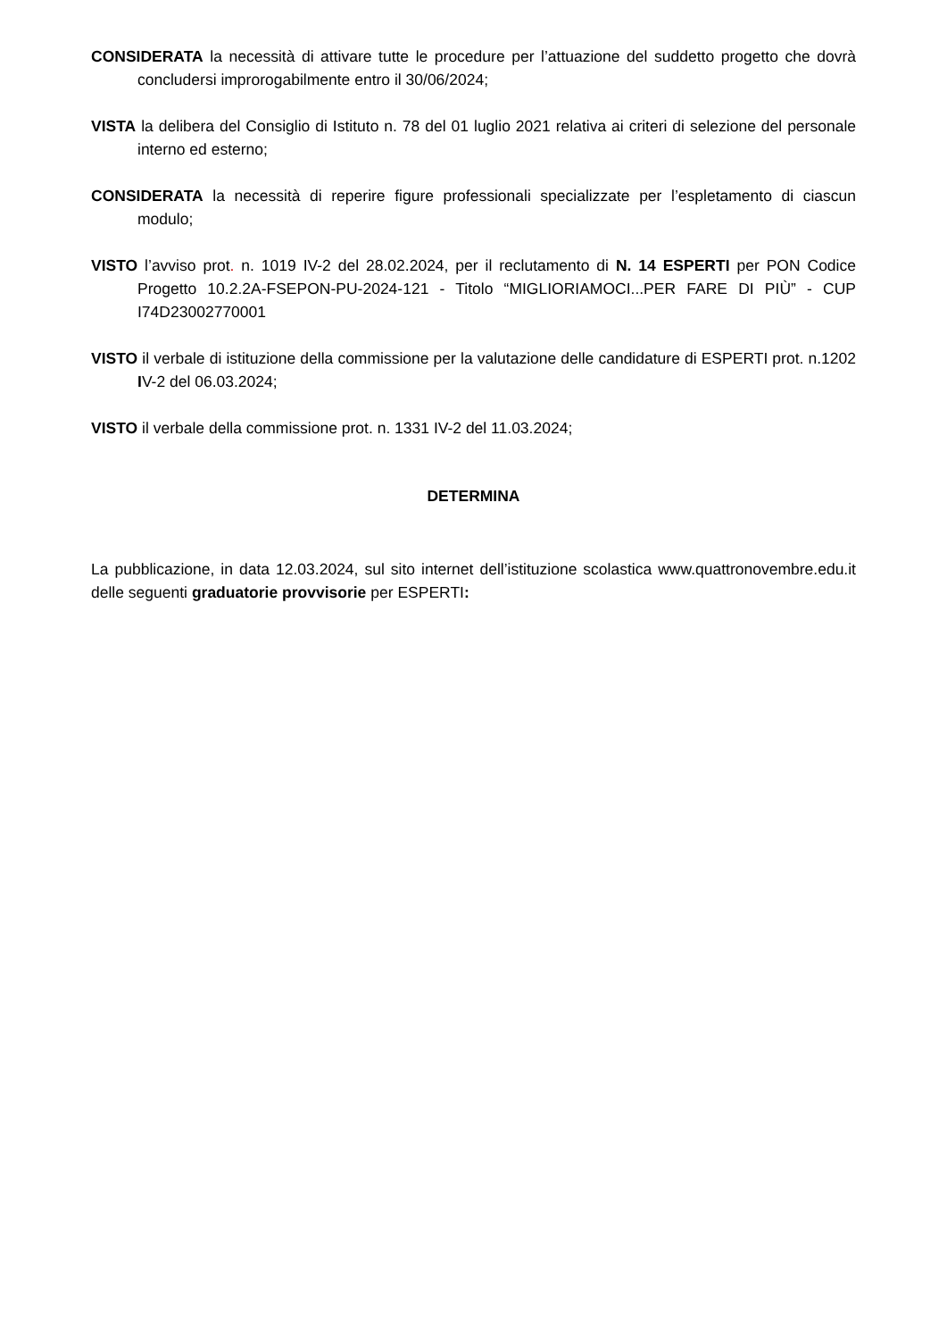CONSIDERATA la necessità di attivare tutte le procedure per l’attuazione del suddetto progetto che dovrà concludersi improrogabilmente entro il 30/06/2024;
VISTA la delibera del Consiglio di Istituto n. 78 del 01 luglio 2021 relativa ai criteri di selezione del personale interno ed esterno;
CONSIDERATA la necessità di reperire figure professionali specializzate per l’espletamento di ciascun modulo;
VISTO l’avviso prot. n. 1019 IV-2 del 28.02.2024, per il reclutamento di N. 14 ESPERTI per PON Codice Progetto 10.2.2A-FSEPON-PU-2024-121 - Titolo “MIGLIORIAMOCI...PER FARE DI PIÙ” - CUP I74D23002770001
VISTO il verbale di istituzione della commissione per la valutazione delle candidature di ESPERTI prot. n.1202 IV-2 del 06.03.2024;
VISTO il verbale della commissione prot. n. 1331 IV-2 del 11.03.2024;
DETERMINA
La pubblicazione, in data 12.03.2024, sul sito internet dell’istituzione scolastica www.quattronovembre.edu.it delle seguenti graduatorie provvisorie per ESPERTI: